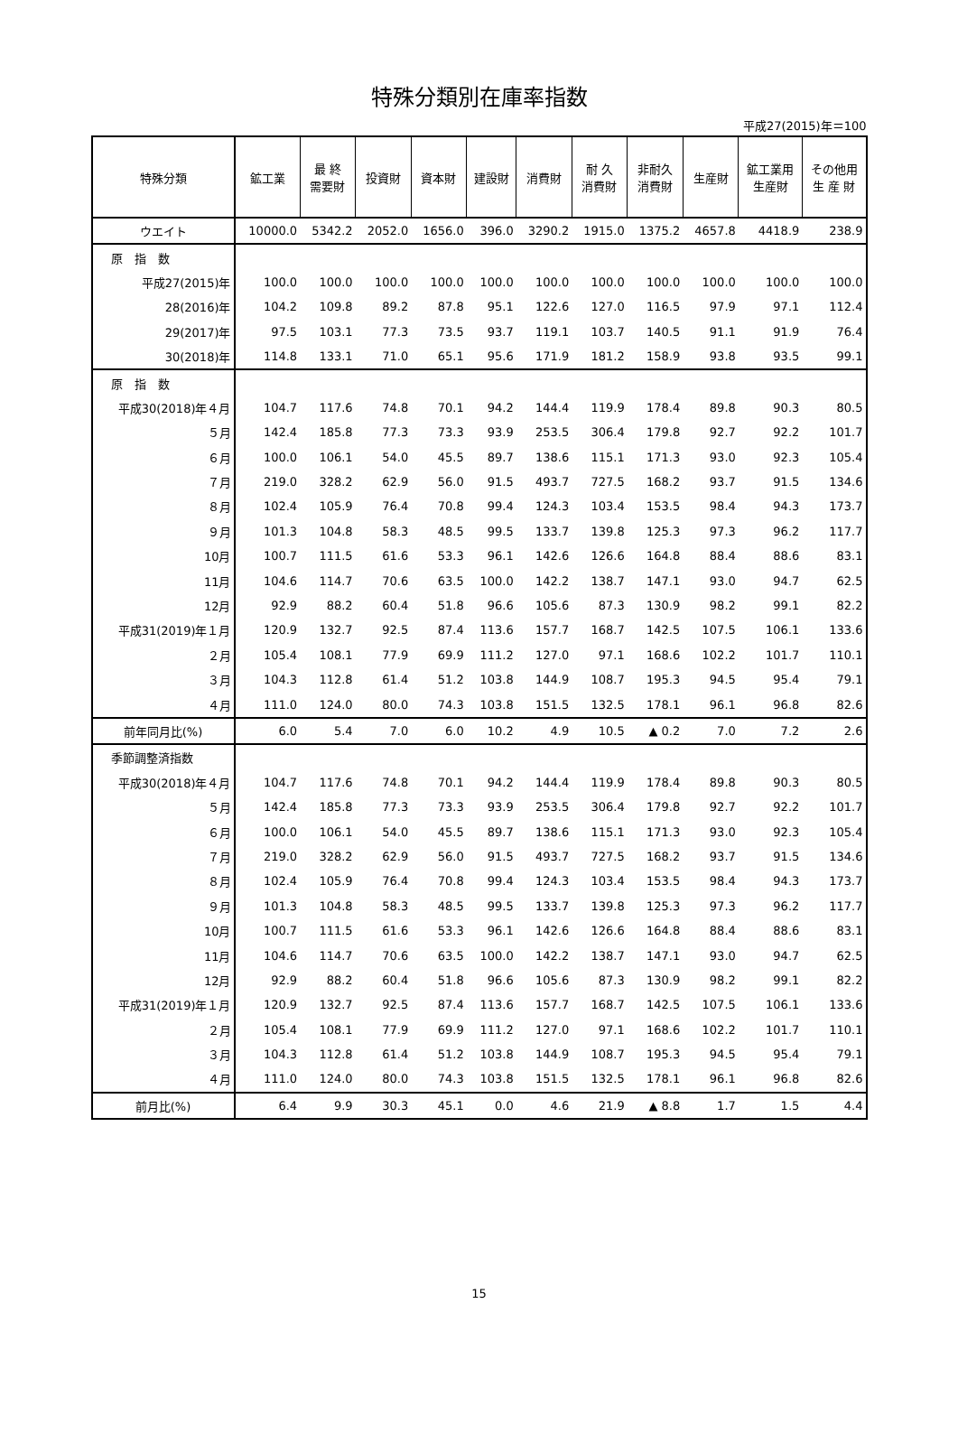特殊分類別在庫率指数
平成27(2015)年＝100
| 特殊分類 | 鉱工業 | 最 終 需要財 | 投資財 | 資本財 | 建設財 | 消費財 | 耐 久 消費財 | 非耐久 消費財 | 生産財 | 鉱工業用 生産財 | その他用 生 産 財 |
| --- | --- | --- | --- | --- | --- | --- | --- | --- | --- | --- | --- |
| ウエイト | 10000.0 | 5342.2 | 2052.0 | 1656.0 | 396.0 | 3290.2 | 1915.0 | 1375.2 | 4657.8 | 4418.9 | 238.9 |
| 原 指 数 | | | | | | | | | | | |
| 平成27(2015)年 | 100.0 | 100.0 | 100.0 | 100.0 | 100.0 | 100.0 | 100.0 | 100.0 | 100.0 | 100.0 | 100.0 |
| 28(2016)年 | 104.2 | 109.8 | 89.2 | 87.8 | 95.1 | 122.6 | 127.0 | 116.5 | 97.9 | 97.1 | 112.4 |
| 29(2017)年 | 97.5 | 103.1 | 77.3 | 73.5 | 93.7 | 119.1 | 103.7 | 140.5 | 91.1 | 91.9 | 76.4 |
| 30(2018)年 | 114.8 | 133.1 | 71.0 | 65.1 | 95.6 | 171.9 | 181.2 | 158.9 | 93.8 | 93.5 | 99.1 |
| 原 指 数 | | | | | | | | | | | |
| 平成30(2018)年４月 | 104.7 | 117.6 | 74.8 | 70.1 | 94.2 | 144.4 | 119.9 | 178.4 | 89.8 | 90.3 | 80.5 |
| ５月 | 142.4 | 185.8 | 77.3 | 73.3 | 93.9 | 253.5 | 306.4 | 179.8 | 92.7 | 92.2 | 101.7 |
| ６月 | 100.0 | 106.1 | 54.0 | 45.5 | 89.7 | 138.6 | 115.1 | 171.3 | 93.0 | 92.3 | 105.4 |
| ７月 | 219.0 | 328.2 | 62.9 | 56.0 | 91.5 | 493.7 | 727.5 | 168.2 | 93.7 | 91.5 | 134.6 |
| ８月 | 102.4 | 105.9 | 76.4 | 70.8 | 99.4 | 124.3 | 103.4 | 153.5 | 98.4 | 94.3 | 173.7 |
| ９月 | 101.3 | 104.8 | 58.3 | 48.5 | 99.5 | 133.7 | 139.8 | 125.3 | 97.3 | 96.2 | 117.7 |
| 10月 | 100.7 | 111.5 | 61.6 | 53.3 | 96.1 | 142.6 | 126.6 | 164.8 | 88.4 | 88.6 | 83.1 |
| 11月 | 104.6 | 114.7 | 70.6 | 63.5 | 100.0 | 142.2 | 138.7 | 147.1 | 93.0 | 94.7 | 62.5 |
| 12月 | 92.9 | 88.2 | 60.4 | 51.8 | 96.6 | 105.6 | 87.3 | 130.9 | 98.2 | 99.1 | 82.2 |
| 平成31(2019)年１月 | 120.9 | 132.7 | 92.5 | 87.4 | 113.6 | 157.7 | 168.7 | 142.5 | 107.5 | 106.1 | 133.6 |
| ２月 | 105.4 | 108.1 | 77.9 | 69.9 | 111.2 | 127.0 | 97.1 | 168.6 | 102.2 | 101.7 | 110.1 |
| ３月 | 104.3 | 112.8 | 61.4 | 51.2 | 103.8 | 144.9 | 108.7 | 195.3 | 94.5 | 95.4 | 79.1 |
| ４月 | 111.0 | 124.0 | 80.0 | 74.3 | 103.8 | 151.5 | 132.5 | 178.1 | 96.1 | 96.8 | 82.6 |
| 前年同月比(%) | 6.0 | 5.4 | 7.0 | 6.0 | 10.2 | 4.9 | 10.5 | ▲ 0.2 | 7.0 | 7.2 | 2.6 |
| 季節調整済指数 | | | | | | | | | | | |
| 平成30(2018)年４月 | 104.7 | 117.6 | 74.8 | 70.1 | 94.2 | 144.4 | 119.9 | 178.4 | 89.8 | 90.3 | 80.5 |
| ５月 | 142.4 | 185.8 | 77.3 | 73.3 | 93.9 | 253.5 | 306.4 | 179.8 | 92.7 | 92.2 | 101.7 |
| ６月 | 100.0 | 106.1 | 54.0 | 45.5 | 89.7 | 138.6 | 115.1 | 171.3 | 93.0 | 92.3 | 105.4 |
| ７月 | 219.0 | 328.2 | 62.9 | 56.0 | 91.5 | 493.7 | 727.5 | 168.2 | 93.7 | 91.5 | 134.6 |
| ８月 | 102.4 | 105.9 | 76.4 | 70.8 | 99.4 | 124.3 | 103.4 | 153.5 | 98.4 | 94.3 | 173.7 |
| ９月 | 101.3 | 104.8 | 58.3 | 48.5 | 99.5 | 133.7 | 139.8 | 125.3 | 97.3 | 96.2 | 117.7 |
| 10月 | 100.7 | 111.5 | 61.6 | 53.3 | 96.1 | 142.6 | 126.6 | 164.8 | 88.4 | 88.6 | 83.1 |
| 11月 | 104.6 | 114.7 | 70.6 | 63.5 | 100.0 | 142.2 | 138.7 | 147.1 | 93.0 | 94.7 | 62.5 |
| 12月 | 92.9 | 88.2 | 60.4 | 51.8 | 96.6 | 105.6 | 87.3 | 130.9 | 98.2 | 99.1 | 82.2 |
| 平成31(2019)年１月 | 120.9 | 132.7 | 92.5 | 87.4 | 113.6 | 157.7 | 168.7 | 142.5 | 107.5 | 106.1 | 133.6 |
| ２月 | 105.4 | 108.1 | 77.9 | 69.9 | 111.2 | 127.0 | 97.1 | 168.6 | 102.2 | 101.7 | 110.1 |
| ３月 | 104.3 | 112.8 | 61.4 | 51.2 | 103.8 | 144.9 | 108.7 | 195.3 | 94.5 | 95.4 | 79.1 |
| ４月 | 111.0 | 124.0 | 80.0 | 74.3 | 103.8 | 151.5 | 132.5 | 178.1 | 96.1 | 96.8 | 82.6 |
| 前月比(%) | 6.4 | 9.9 | 30.3 | 45.1 | 0.0 | 4.6 | 21.9 | ▲ 8.8 | 1.7 | 1.5 | 4.4 |
15